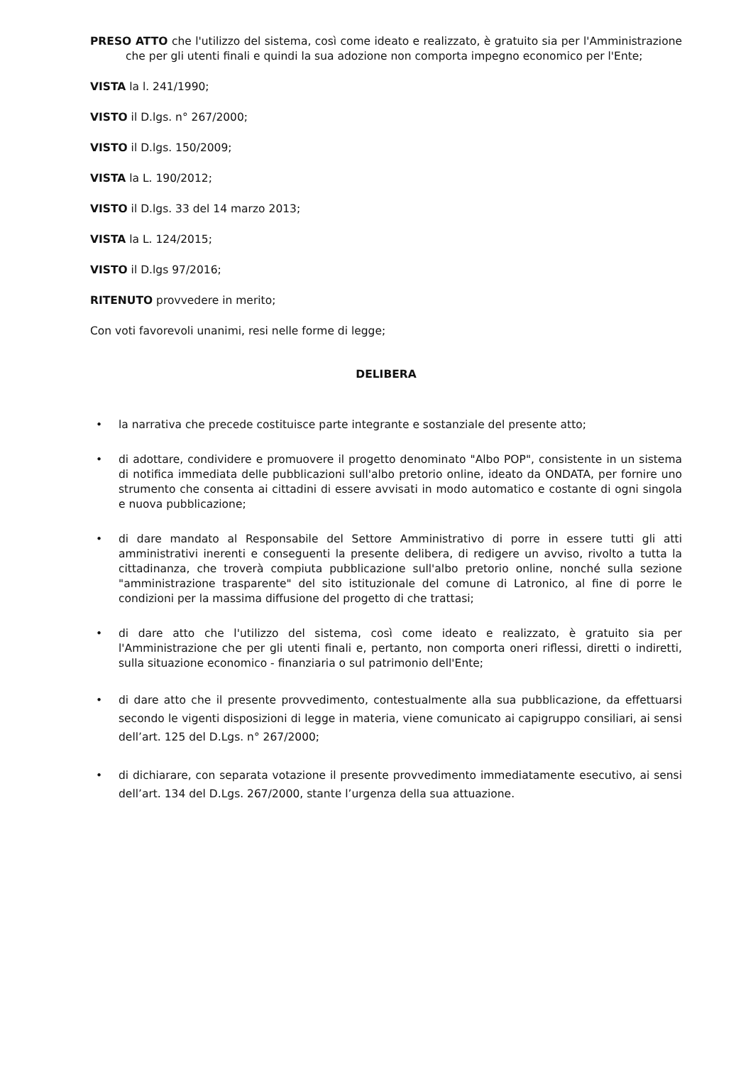PRESO ATTO che l'utilizzo del sistema, così come ideato e realizzato, è gratuito sia per l'Amministrazione che per gli utenti finali e quindi la sua adozione non comporta impegno economico per l'Ente;
VISTA la l. 241/1990;
VISTO il D.lgs. n° 267/2000;
VISTO il D.lgs. 150/2009;
VISTA la L. 190/2012;
VISTO il D.lgs. 33 del 14 marzo 2013;
VISTA la L. 124/2015;
VISTO il D.lgs 97/2016;
RITENUTO provvedere in merito;
Con voti favorevoli unanimi, resi nelle forme di legge;
DELIBERA
• la narrativa che precede costituisce parte integrante e sostanziale del presente atto;
• di adottare, condividere e promuovere il progetto denominato "Albo POP", consistente in un sistema di notifica immediata delle pubblicazioni sull'albo pretorio online, ideato da ONDATA, per fornire uno strumento che consenta ai cittadini di essere avvisati in modo automatico e costante di ogni singola e nuova pubblicazione;
• di dare mandato al Responsabile del Settore Amministrativo di porre in essere tutti gli atti amministrativi inerenti e conseguenti la presente delibera, di redigere un avviso, rivolto a tutta la cittadinanza, che troverà compiuta pubblicazione sull'albo pretorio online, nonché sulla sezione "amministrazione trasparente" del sito istituzionale del comune di Latronico, al fine di porre le condizioni per la massima diffusione del progetto di che trattasi;
• di dare atto che l'utilizzo del sistema, così come ideato e realizzato, è gratuito sia per l'Amministrazione che per gli utenti finali e, pertanto, non comporta oneri riflessi, diretti o indiretti, sulla situazione economico - finanziaria o sul patrimonio dell'Ente;
• di dare atto che il presente provvedimento, contestualmente alla sua pubblicazione, da effettuarsi secondo le vigenti disposizioni di legge in materia, viene comunicato ai capigruppo consiliari, ai sensi dell’art. 125 del D.Lgs. n° 267/2000;
• di dichiarare, con separata votazione il presente provvedimento immediatamente esecutivo, ai sensi dell’art. 134 del D.Lgs. 267/2000, stante l’urgenza della sua attuazione.